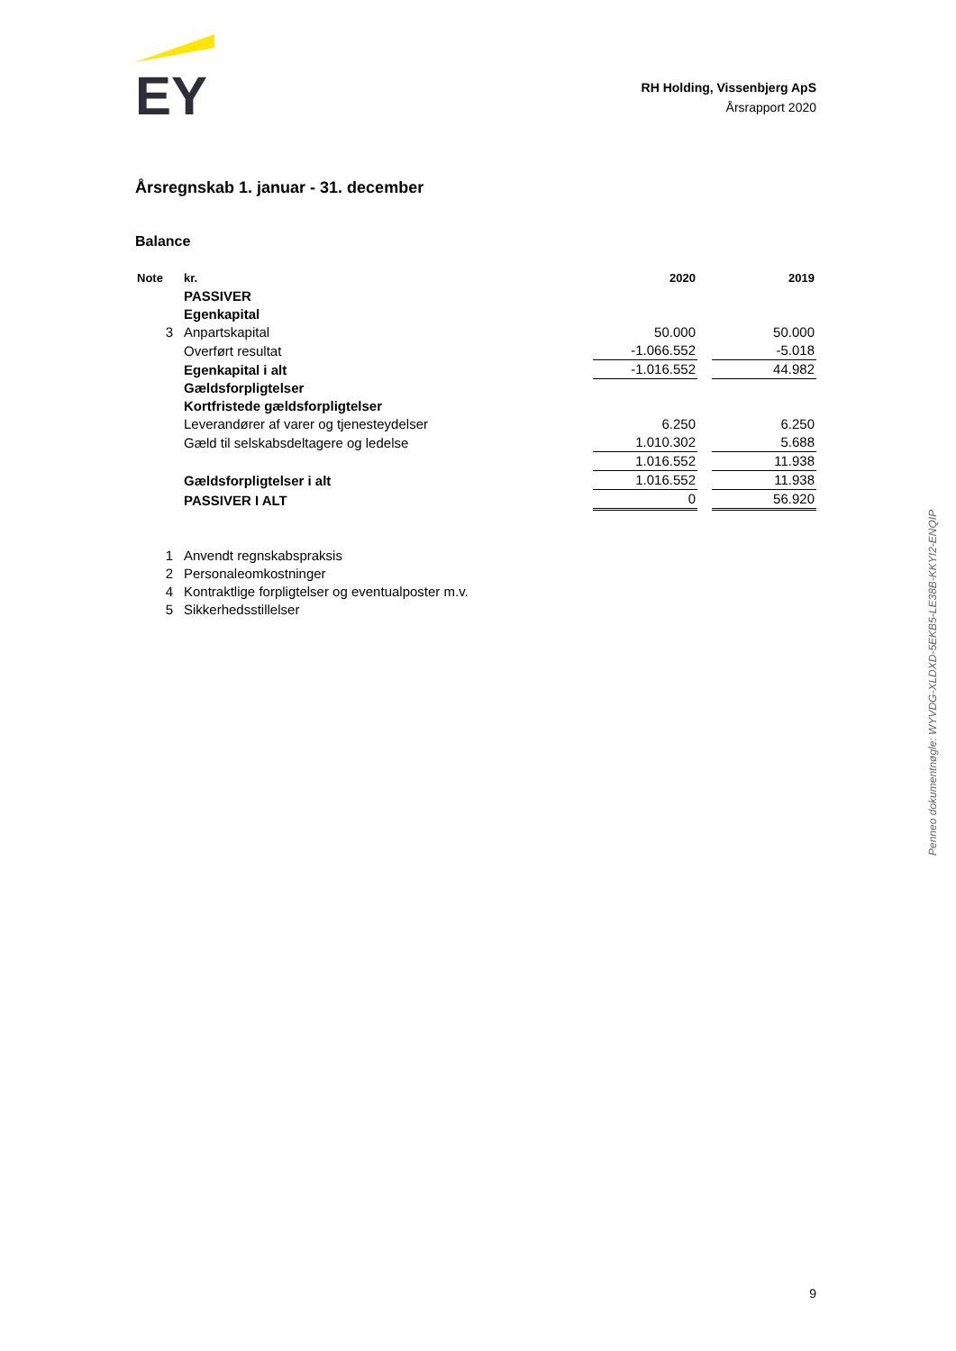EY
RH Holding, Vissenbjerg ApS
Årsrapport 2020
Årsregnskab 1. januar - 31. december
Balance
| Note | kr. | 2020 | | 2019 |
| --- | --- | --- | --- | --- |
| | PASSIVER | | | |
| | Egenkapital | | | |
| 3 | Anpartskapital | 50.000 | | 50.000 |
| | Overført resultat | -1.066.552 | | -5.018 |
| | Egenkapital i alt | -1.016.552 | | 44.982 |
| | Gældsforpligtelser | | | |
| | Kortfristede gældsforpligtelser | | | |
| | Leverandører af varer og tjenesteydelser | 6.250 | | 6.250 |
| | Gæld til selskabsdeltagere og ledelse | 1.010.302 | | 5.688 |
| | | 1.016.552 | | 11.938 |
| | Gældsforpligtelser i alt | 1.016.552 | | 11.938 |
| | PASSIVER I ALT | 0 | | 56.920 |
| 1 | Anvendt regnskabspraksis |
| 2 | Personaleomkostninger |
| 4 | Kontraktlige forpligtelser og eventualposter m.v. |
| 5 | Sikkerhedsstillelser |
Penneo dokumentnøgle: WYVDG-XLDXD-5EKB5-LE38B-KKYI2-ENQIP
9